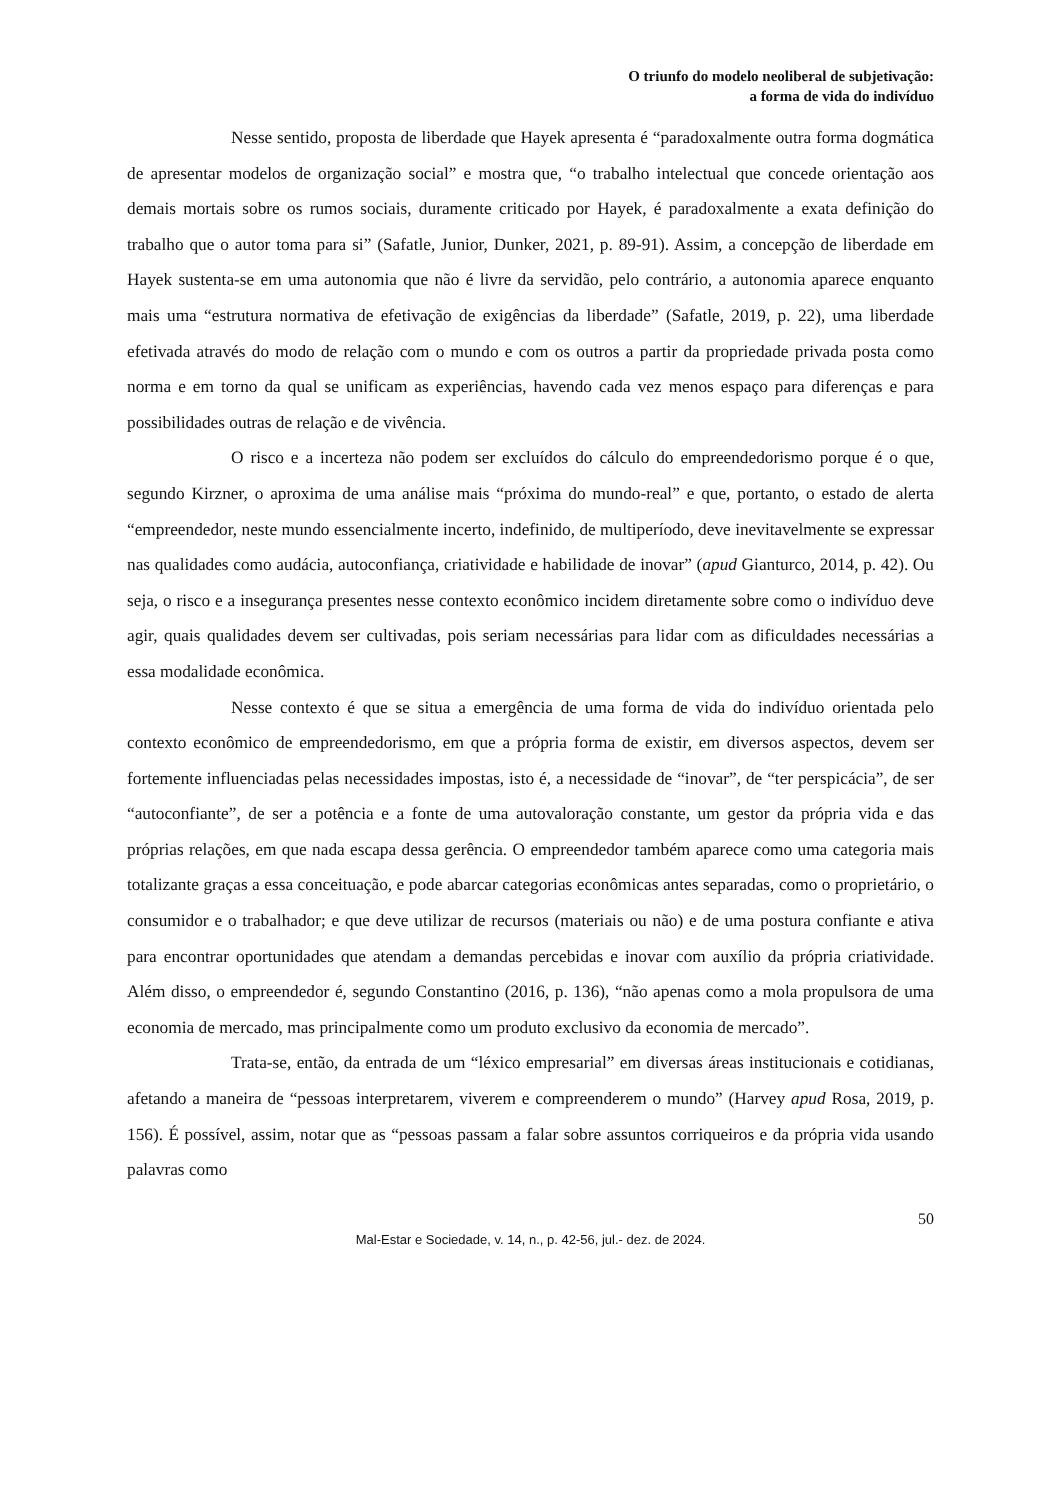O triunfo do modelo neoliberal de subjetivação:
a forma de vida do indivíduo
Nesse sentido, proposta de liberdade que Hayek apresenta é “paradoxalmente outra forma dogmática de apresentar modelos de organização social” e mostra que, “o trabalho intelectual que concede orientação aos demais mortais sobre os rumos sociais, duramente criticado por Hayek, é paradoxalmente a exata definição do trabalho que o autor toma para si” (Safatle, Junior, Dunker, 2021, p. 89-91). Assim, a concepção de liberdade em Hayek sustenta-se em uma autonomia que não é livre da servidão, pelo contrário, a autonomia aparece enquanto mais uma “estrutura normativa de efetivação de exigências da liberdade” (Safatle, 2019, p. 22), uma liberdade efetivada através do modo de relação com o mundo e com os outros a partir da propriedade privada posta como norma e em torno da qual se unificam as experiências, havendo cada vez menos espaço para diferenças e para possibilidades outras de relação e de vivência.
O risco e a incerteza não podem ser excluídos do cálculo do empreendedorismo porque é o que, segundo Kirzner, o aproxima de uma análise mais “próxima do mundo-real” e que, portanto, o estado de alerta “empreendedor, neste mundo essencialmente incerto, indefinido, de multiperíodo, deve inevitavelmente se expressar nas qualidades como audácia, autoconfiança, criatividade e habilidade de inovar” (apud Gianturco, 2014, p. 42). Ou seja, o risco e a insegurança presentes nesse contexto econômico incidem diretamente sobre como o indivíduo deve agir, quais qualidades devem ser cultivadas, pois seriam necessárias para lidar com as dificuldades necessárias a essa modalidade econômica.
Nesse contexto é que se situa a emergência de uma forma de vida do indivíduo orientada pelo contexto econômico de empreendedorismo, em que a própria forma de existir, em diversos aspectos, devem ser fortemente influenciadas pelas necessidades impostas, isto é, a necessidade de “inovar”, de “ter perspicácia”, de ser “autoconfiante”, de ser a potência e a fonte de uma autovaloração constante, um gestor da própria vida e das próprias relações, em que nada escapa dessa gerência. O empreendedor também aparece como uma categoria mais totalizante graças a essa conceituação, e pode abarcar categorias econômicas antes separadas, como o proprietário, o consumidor e o trabalhador; e que deve utilizar de recursos (materiais ou não) e de uma postura confiante e ativa para encontrar oportunidades que atendam a demandas percebidas e inovar com auxílio da própria criatividade. Além disso, o empreendedor é, segundo Constantino (2016, p. 136), “não apenas como a mola propulsora de uma economia de mercado, mas principalmente como um produto exclusivo da economia de mercado”.
Trata-se, então, da entrada de um “léxico empresarial” em diversas áreas institucionais e cotidianas, afetando a maneira de “pessoas interpretarem, viverem e compreenderem o mundo” (Harvey apud Rosa, 2019, p. 156). É possível, assim, notar que as “pessoas passam a falar sobre assuntos corriqueiros e da própria vida usando palavras como
50
Mal-Estar e Sociedade, v. 14, n., p. 42-56, jul.- dez. de 2024.